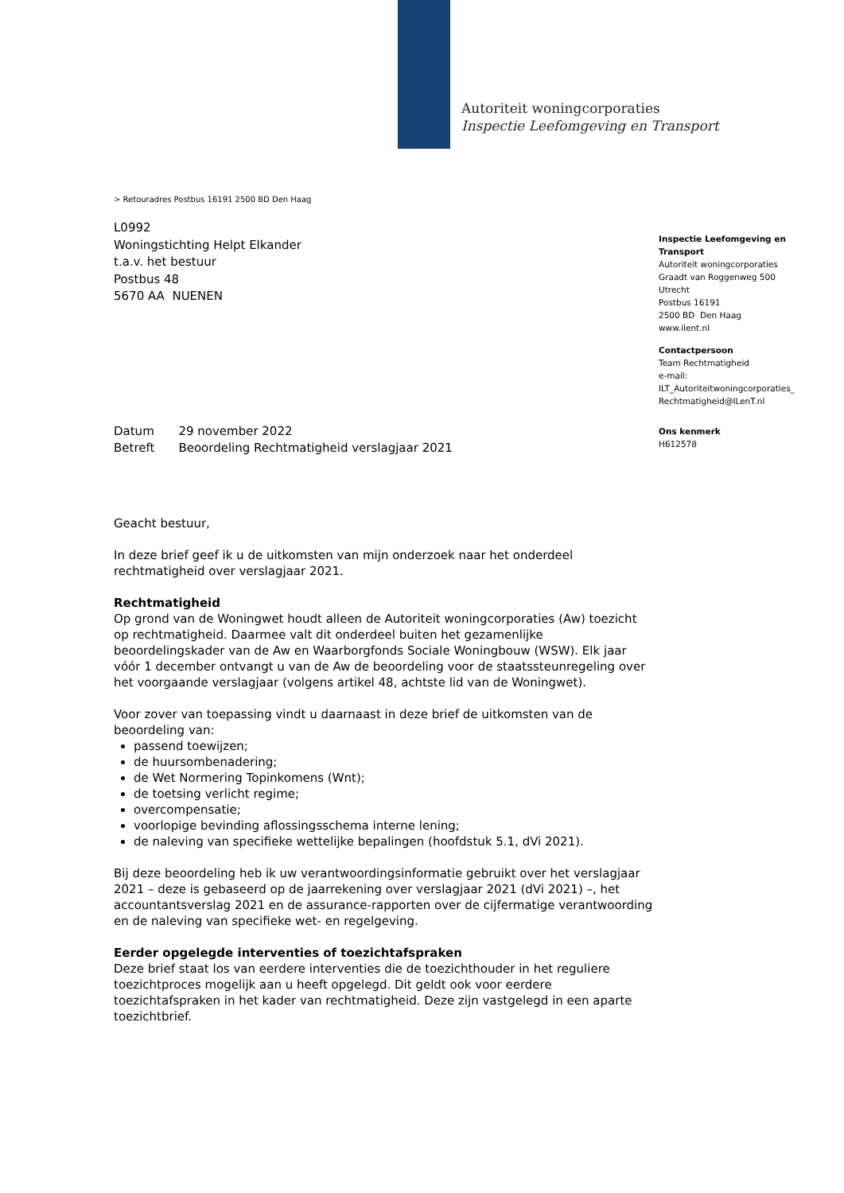Autoriteit woningcorporaties
Inspectie Leefomgeving en Transport
> Retouradres Postbus 16191 2500 BD Den Haag
L0992
Woningstichting Helpt Elkander
t.a.v. het bestuur
Postbus 48
5670 AA NUENEN
Inspectie Leefomgeving en Transport
Autoriteit woningcorporaties
Graadt van Roggenweg 500
Utrecht
Postbus 16191
2500 BD Den Haag
www.ilent.nl
Contactpersoon
Team Rechtmatigheid
e-mail:
ILT_Autoriteitwoningcorporaties_
Rechtmatigheid@ILenT.nl
Ons kenmerk
H612578
| Datum | 29 november 2022 |
| Betreft | Beoordeling Rechtmatigheid verslagjaar 2021 |
Geacht bestuur,
In deze brief geef ik u de uitkomsten van mijn onderzoek naar het onderdeel rechtmatigheid over verslagjaar 2021.
Rechtmatigheid
Op grond van de Woningwet houdt alleen de Autoriteit woningcorporaties (Aw) toezicht op rechtmatigheid. Daarmee valt dit onderdeel buiten het gezamenlijke beoordelingskader van de Aw en Waarborgfonds Sociale Woningbouw (WSW). Elk jaar vóór 1 december ontvangt u van de Aw de beoordeling voor de staatssteunregeling over het voorgaande verslagjaar (volgens artikel 48, achtste lid van de Woningwet).
Voor zover van toepassing vindt u daarnaast in deze brief de uitkomsten van de beoordeling van:
passend toewijzen;
de huursombenadering;
de Wet Normering Topinkomens (Wnt);
de toetsing verlicht regime;
overcompensatie;
voorlopige bevinding aflossingsschema interne lening;
de naleving van specifieke wettelijke bepalingen (hoofdstuk 5.1, dVi 2021).
Bij deze beoordeling heb ik uw verantwoordingsinformatie gebruikt over het verslagjaar 2021 – deze is gebaseerd op de jaarrekening over verslagjaar 2021 (dVi 2021) –, het accountantsverslag 2021 en de assurance-rapporten over de cijfermatige verantwoording en de naleving van specifieke wet- en regelgeving.
Eerder opgelegde interventies of toezichtafspraken
Deze brief staat los van eerdere interventies die de toezichthouder in het reguliere toezichtproces mogelijk aan u heeft opgelegd. Dit geldt ook voor eerdere toezichtafspraken in het kader van rechtmatigheid. Deze zijn vastgelegd in een aparte toezichtbrief.